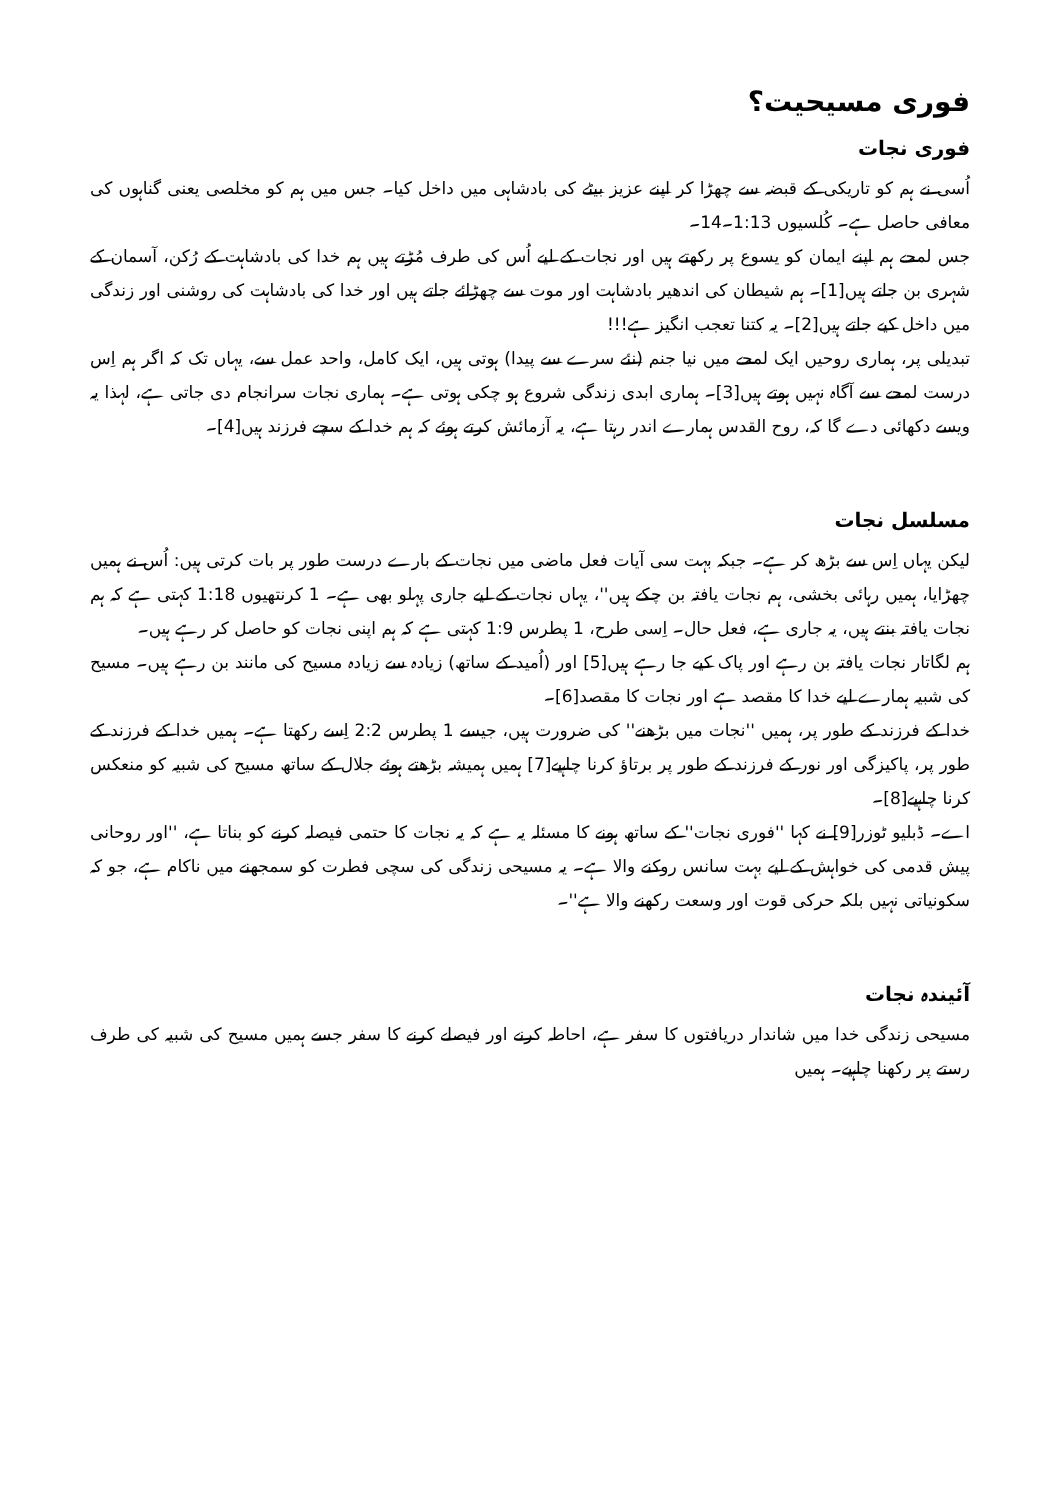فوری مسیحیت؟
فوری نجات
اُسی نے ہم کو تاریکی کے قبضہ سے چھڑا کر اپنے عزیز بیٹے کی بادشاہی میں داخل کیا۔ جس میں ہم کو مخلصی یعنی گناہوں کی معافی حاصل ہے۔ کُلسیوں 1:13۔14۔
جس لمحے ہم اپنے ایمان کو یسوع پر رکھتے ہیں اور نجات کے لیے اُس کی طرف مُڑتے ہیں ہم خدا کی بادشاہت کے رُکن، آسمان کے شہری بن جاتے ہیں[1]۔ ہم شیطان کی اندھیر بادشاہت اور موت سے چھڑائے جاتے ہیں اور خدا کی بادشاہت کی روشنی اور زندگی میں داخل کیے جاتے ہیں[2]۔ یہ کتنا تعجب انگیز ہے!!!
تبدیلی پر، ہماری روحیں ایک لمحے میں نیا جنم (نئے سرے سے پیدا) ہوتی ہیں، ایک کامل، واحد عمل سے، یہاں تک کہ اگر ہم اِس درست لمحے سے آگاہ نہیں ہوتے ہیں[3]۔ ہماری ابدی زندگی شروع ہو چکی ہوتی ہے۔ ہماری نجات سرانجام دی جاتی ہے، لہذا یہ ویسے دکھائی دے گا کہ، روح القدس ہمارے اندر رہتا ہے، یہ آزمائش کرتے ہوئے کہ ہم خدا کے سچے فرزند ہیں[4]۔
مسلسل نجات
لیکن یہاں اِس سے بڑھ کر ہے۔ جبکہ بہت سی آیات فعل ماضی میں نجات کے بارے درست طور پر بات کرتی ہیں: اُس نے ہمیں چھڑایا، ہمیں رہائی بخشی، ہم نجات یافتہ بن چکے ہیں''، یہاں نجات کے لیے جاری پہلو بھی ہے۔ 1 کرنتھیوں 1:18 کہتی ہے کہ ہم نجات یافتہ بنتے ہیں، یہ جاری ہے، فعل حال۔ اِسی طرح، 1 پطرس 1:9 کہتی ہے کہ ہم اپنی نجات کو حاصل کر رہے ہیں۔
ہم لگاتار نجات یافتہ بن رہے اور پاک کیے جا رہے ہیں[5] اور (اُمید کے ساتھ) زیادہ سے زیادہ مسیح کی مانند بن رہے ہیں۔ مسیح کی شبیہ ہمارے لیے خدا کا مقصد ہے اور نجات کا مقصد[6]۔
خدا کے فرزند کے طور پر، ہمیں ''نجات میں بڑھنے'' کی ضرورت ہیں، جیسے 1 پطرس 2:2 اِسے رکھتا ہے۔ ہمیں خدا کے فرزند کے طور پر، پاکیزگی اور نور کے فرزند کے طور پر برتاؤ کرنا چاہیے[7] ہمیں ہمیشہ بڑھتے ہوئے جلال کے ساتھ مسیح کی شبیہ کو منعکس کرنا چاہیے[8]۔
اے۔ ڈبلیو ٹوزر[9] نے کہا ''فوری نجات'' کے ساتھ ہونے کا مسئلہ یہ ہے کہ یہ نجات کا حتمی فیصلہ کرنے کو بناتا ہے، ''اور روحانی پیش قدمی کی خواہش کے لیے بہت سانس روکنے والا ہے۔ یہ مسیحی زندگی کی سچی فطرت کو سمجھنے میں ناکام ہے، جو کہ سکونیاتی نہیں بلکہ حرکی قوت اور وسعت رکھنے والا ہے''۔
آئیندہ نجات
مسیحی زندگی خدا میں شاندار دریافتوں کا سفر ہے، احاطہ کرنے اور فیصلے کرنے کا سفر جسے ہمیں مسیح کی شبیہ کی طرف رستے پر رکھنا چاہیے۔ ہمیں